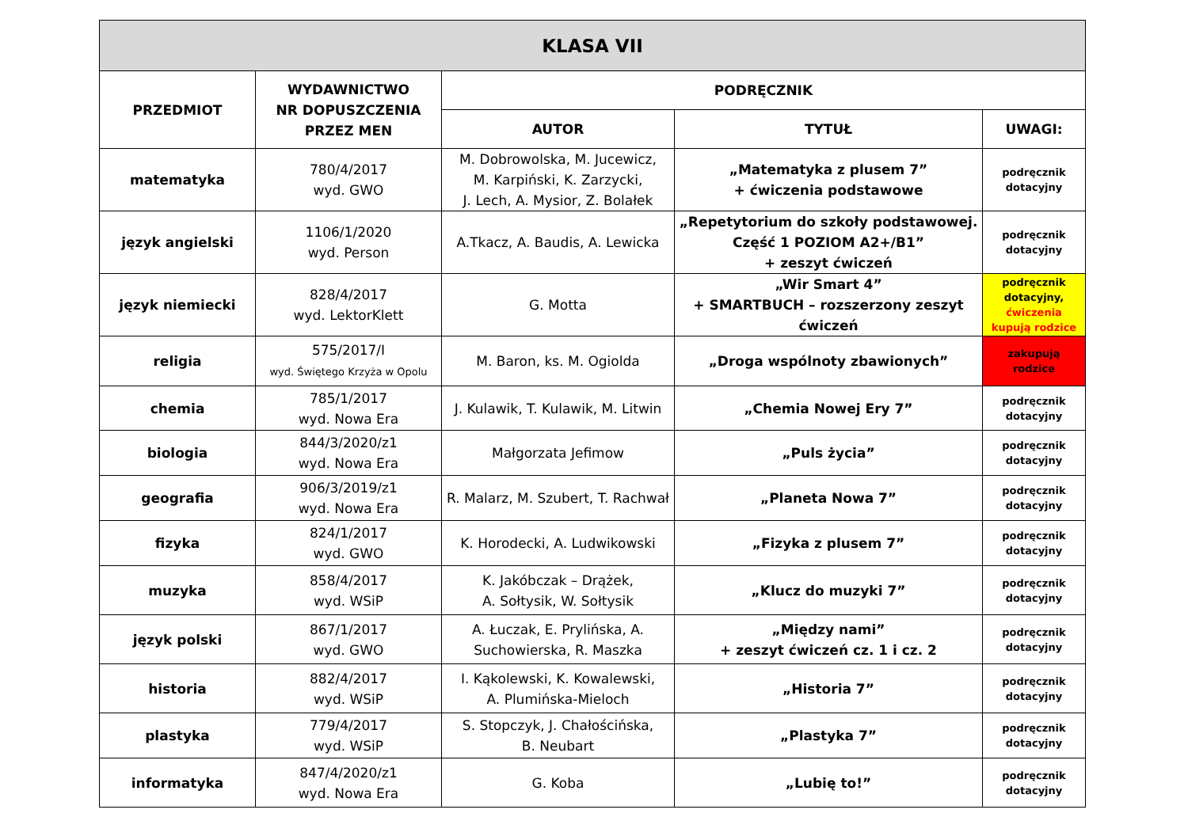| KLASA VII | | | | |
| --- | --- | --- | --- | --- |
| PRZEDMIOT | WYDAWNICTWO NR DOPUSZCZENIA PRZEZ MEN | PODRĘCZNIK | | |
| | | AUTOR | TYTUŁ | UWAGI: |
| matematyka | 780/4/2017 wyd. GWO | M. Dobrowolska, M. Jucewicz, M. Karpiński, K. Zarzycki, J. Lech, A. Mysior, Z. Bolałek | „Matematyka z plusem 7” + ćwiczenia podstawowe | podręcznik dotacyjny |
| język angielski | 1106/1/2020 wyd. Person | A.Tkacz, A. Baudis, A. Lewicka | „Repetytorium do szkoły podstawowej. Część 1 POZIOM A2+/B1” + zeszyt ćwiczeń | podręcznik dotacyjny |
| język niemiecki | 828/4/2017 wyd. LektorKlett | G. Motta | „Wir Smart 4” + SMARTBUCH – rozszerzony zeszyt ćwiczeń | podręcznik dotacyjny, ćwiczenia kupują rodzice |
| religia | 575/2017/I wyd. Świętego Krzyża w Opolu | M. Baron, ks. M. Ogiolda | „Droga wspólnoty zbawionych” | zakupują rodzice |
| chemia | 785/1/2017 wyd. Nowa Era | J. Kulawik, T. Kulawik, M. Litwin | „Chemia Nowej Ery 7” | podręcznik dotacyjny |
| biologia | 844/3/2020/z1 wyd. Nowa Era | Małgorzata Jefimow | „Puls życia” | podręcznik dotacyjny |
| geografia | 906/3/2019/z1 wyd. Nowa Era | R. Malarz, M. Szubert, T. Rachwał | „Planeta Nowa 7” | podręcznik dotacyjny |
| fizyka | 824/1/2017 wyd. GWO | K. Horodecki, A. Ludwikowski | „Fizyka z plusem 7” | podręcznik dotacyjny |
| muzyka | 858/4/2017 wyd. WSiP | K. Jakóbczak – Drążek, A. Sołtysik, W. Sołtysik | „Klucz do muzyki 7” | podręcznik dotacyjny |
| język polski | 867/1/2017 wyd. GWO | A. Łuczak, E. Prylińska, A. Suchowierska, R. Maszka | „Między nami” + zeszyt ćwiczeń cz. 1 i cz. 2 | podręcznik dotacyjny |
| historia | 882/4/2017 wyd. WSiP | I. Kąkolewski, K. Kowalewski, A. Plumińska-Mieloch | „Historia 7” | podręcznik dotacyjny |
| plastyka | 779/4/2017 wyd. WSiP | S. Stopczyk, J. Chałościńska, B. Neubart | „Plastyka 7” | podręcznik dotacyjny |
| informatyka | 847/4/2020/z1 wyd. Nowa Era | G. Koba | „Lubię to!” | podręcznik dotacyjny |